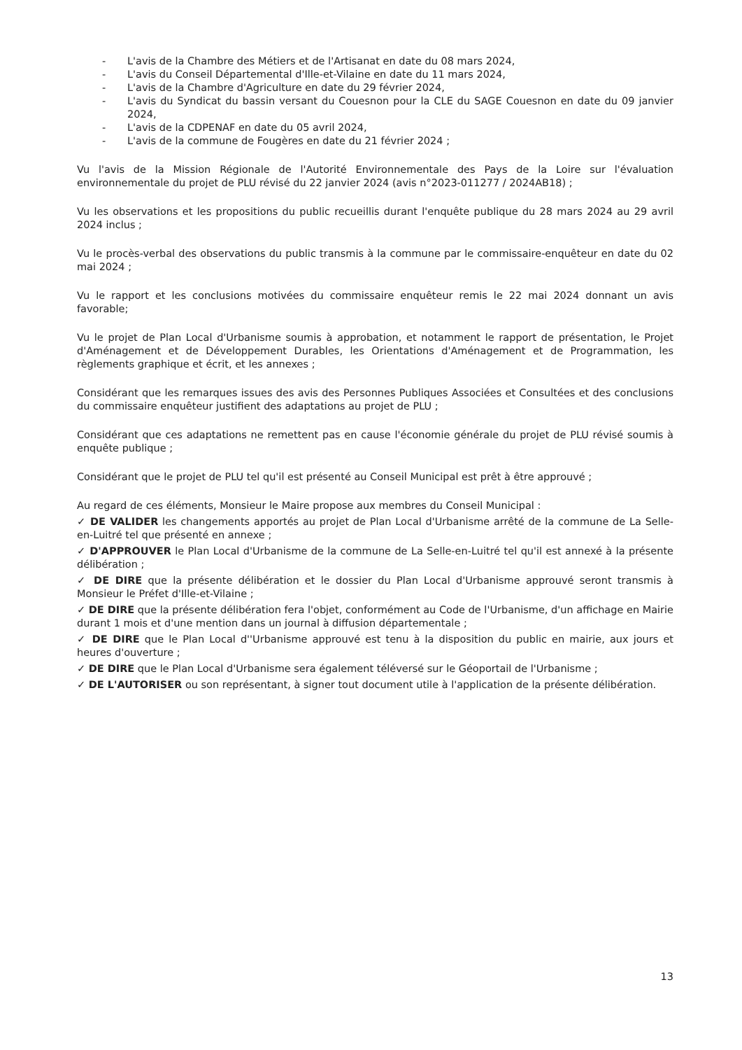- L'avis de la Chambre des Métiers et de l'Artisanat en date du 08 mars 2024,
- L'avis du Conseil Départemental d'Ille-et-Vilaine en date du 11 mars 2024,
- L'avis de la Chambre d'Agriculture en date du 29 février 2024,
- L'avis du Syndicat du bassin versant du Couesnon pour la CLE du SAGE Couesnon en date du 09 janvier 2024,
- L'avis de la CDPENAF en date du 05 avril 2024,
- L'avis de la commune de Fougères en date du 21 février 2024 ;
Vu l'avis de la Mission Régionale de l'Autorité Environnementale des Pays de la Loire sur l'évaluation environnementale du projet de PLU révisé du 22 janvier 2024 (avis n°2023-011277 / 2024AB18) ;
Vu les observations et les propositions du public recueillis durant l'enquête publique du 28 mars 2024 au 29 avril 2024 inclus ;
Vu le procès-verbal des observations du public transmis à la commune par le commissaire-enquêteur en date du 02 mai 2024 ;
Vu le rapport et les conclusions motivées du commissaire enquêteur remis le 22 mai 2024 donnant un avis favorable;
Vu le projet de Plan Local d'Urbanisme soumis à approbation, et notamment le rapport de présentation, le Projet d'Aménagement et de Développement Durables, les Orientations d'Aménagement et de Programmation, les règlements graphique et écrit, et les annexes ;
Considérant que les remarques issues des avis des Personnes Publiques Associées et Consultées et des conclusions du commissaire enquêteur justifient des adaptations au projet de PLU ;
Considérant que ces adaptations ne remettent pas en cause l'économie générale du projet de PLU révisé soumis à enquête publique ;
Considérant que le projet de PLU tel qu'il est présenté au Conseil Municipal est prêt à être approuvé ;
Au regard de ces éléments, Monsieur le Maire propose aux membres du Conseil Municipal :
✓ DE VALIDER les changements apportés au projet de Plan Local d'Urbanisme arrêté de la commune de La Selle-en-Luitré tel que présenté en annexe ;
✓ D'APPROUVER le Plan Local d'Urbanisme de la commune de La Selle-en-Luitré tel qu'il est annexé à la présente délibération ;
✓ DE DIRE que la présente délibération et le dossier du Plan Local d'Urbanisme approuvé seront transmis à Monsieur le Préfet d'Ille-et-Vilaine ;
✓ DE DIRE que la présente délibération fera l'objet, conformément au Code de l'Urbanisme, d'un affichage en Mairie durant 1 mois et d'une mention dans un journal à diffusion départementale ;
✓ DE DIRE que le Plan Local d''Urbanisme approuvé est tenu à la disposition du public en mairie, aux jours et heures d'ouverture ;
✓ DE DIRE que le Plan Local d'Urbanisme sera également téléversé sur le Géoportail de l'Urbanisme ;
✓ DE L'AUTORISER ou son représentant, à signer tout document utile à l'application de la présente délibération.
13